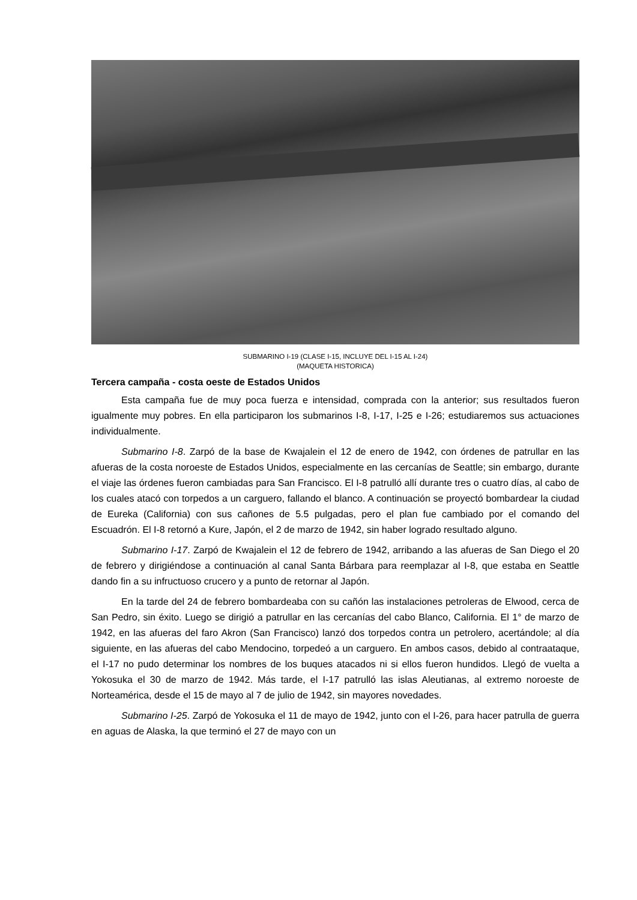SUBMARINO I-19 (CLASE I-15, INCLUYE DEL I-15 AL I-24)
(MAQUETA HISTORICA)
Tercera campaña - costa oeste de Estados Unidos
Esta campaña fue de muy poca fuerza e intensidad, comprada con la anterior; sus resultados fueron igualmente muy pobres. En ella participaron los submarinos I-8, I-17, I-25 e I-26; estudiaremos sus actuaciones individualmente.
Submarino I-8. Zarpó de la base de Kwajalein el 12 de enero de 1942, con órdenes de patrullar en las afueras de la costa noroeste de Estados Unidos, especialmente en las cercanías de Seattle; sin embargo, durante el viaje las órdenes fueron cambiadas para San Francisco. El I-8 patrulló allí durante tres o cuatro días, al cabo de los cuales atacó con torpedos a un carguero, fallando el blanco. A continuación se proyectó bombardear la ciudad de Eureka (California) con sus cañones de 5.5 pulgadas, pero el plan fue cambiado por el comando del Escuadrón. El I-8 retornó a Kure, Japón, el 2 de marzo de 1942, sin haber logrado resultado alguno.
Submarino I-17. Zarpó de Kwajalein el 12 de febrero de 1942, arribando a las afueras de San Diego el 20 de febrero y dirigiéndose a continuación al canal Santa Bárbara para reemplazar al I-8, que estaba en Seattle dando fin a su infructuoso crucero y a punto de retornar al Japón.
En la tarde del 24 de febrero bombardeaba con su cañón las instalaciones petroleras de Elwood, cerca de San Pedro, sin éxito. Luego se dirigió a patrullar en las cercanías del cabo Blanco, California. El 1° de marzo de 1942, en las afueras del faro Akron (San Francisco) lanzó dos torpedos contra un petrolero, acertándole; al día siguiente, en las afueras del cabo Mendocino, torpedeó a un carguero. En ambos casos, debido al contraataque, el I-17 no pudo determinar los nombres de los buques atacados ni si ellos fueron hundidos. Llegó de vuelta a Yokosuka el 30 de marzo de 1942. Más tarde, el I-17 patrulló las islas Aleutianas, al extremo noroeste de Norteamérica, desde el 15 de mayo al 7 de julio de 1942, sin mayores novedades.
Submarino I-25. Zarpó de Yokosuka el 11 de mayo de 1942, junto con el I-26, para hacer patrulla de guerra en aguas de Alaska, la que terminó el 27 de mayo con un